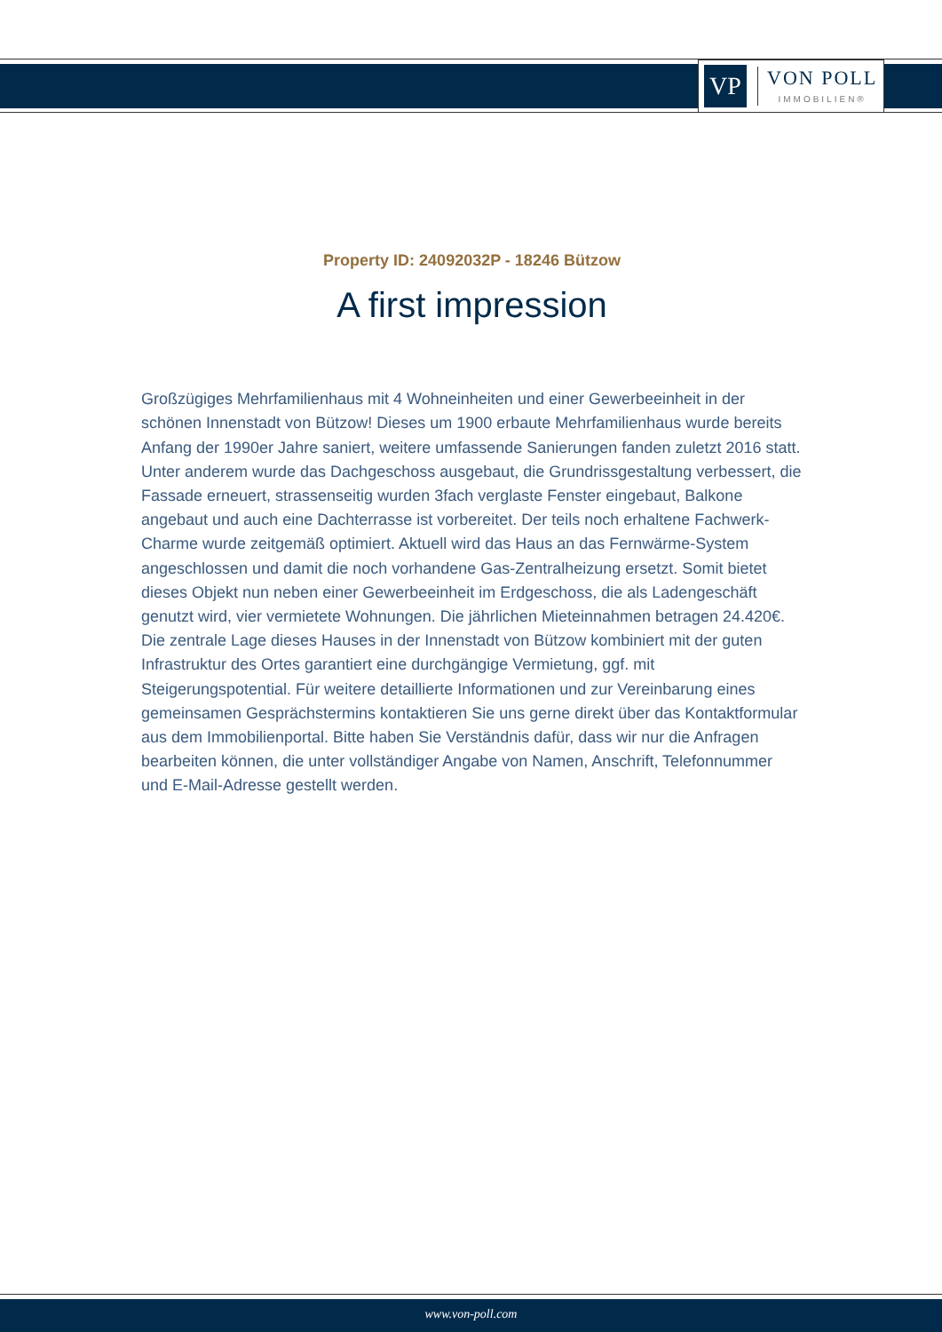VP
VON POLL
IMMOBILIEN®
Property ID: 24092032P - 18246 Bützow
A first impression
Großzügiges Mehrfamilienhaus mit 4 Wohneinheiten und einer Gewerbeeinheit in der schönen Innenstadt von Bützow! Dieses um 1900 erbaute Mehrfamilienhaus wurde bereits Anfang der 1990er Jahre saniert, weitere umfassende Sanierungen fanden zuletzt 2016 statt. Unter anderem wurde das Dachgeschoss ausgebaut, die Grundrissgestaltung verbessert, die Fassade erneuert, strassenseitig wurden 3fach verglaste Fenster eingebaut, Balkone angebaut und auch eine Dachterrasse ist vorbereitet. Der teils noch erhaltene Fachwerk-Charme wurde zeitgemäß optimiert. Aktuell wird das Haus an das Fernwärme-System angeschlossen und damit die noch vorhandene Gas-Zentralheizung ersetzt. Somit bietet dieses Objekt nun neben einer Gewerbeeinheit im Erdgeschoss, die als Ladengeschäft genutzt wird, vier vermietete Wohnungen. Die jährlichen Mieteinnahmen betragen 24.420€. Die zentrale Lage dieses Hauses in der Innenstadt von Bützow kombiniert mit der guten Infrastruktur des Ortes garantiert eine durchgängige Vermietung, ggf. mit Steigerungspotential. Für weitere detaillierte Informationen und zur Vereinbarung eines gemeinsamen Gesprächstermins kontaktieren Sie uns gerne direkt über das Kontaktformular aus dem Immobilienportal. Bitte haben Sie Verständnis dafür, dass wir nur die Anfragen bearbeiten können, die unter vollständiger Angabe von Namen, Anschrift, Telefonnummer und E-Mail-Adresse gestellt werden.
www.von-poll.com